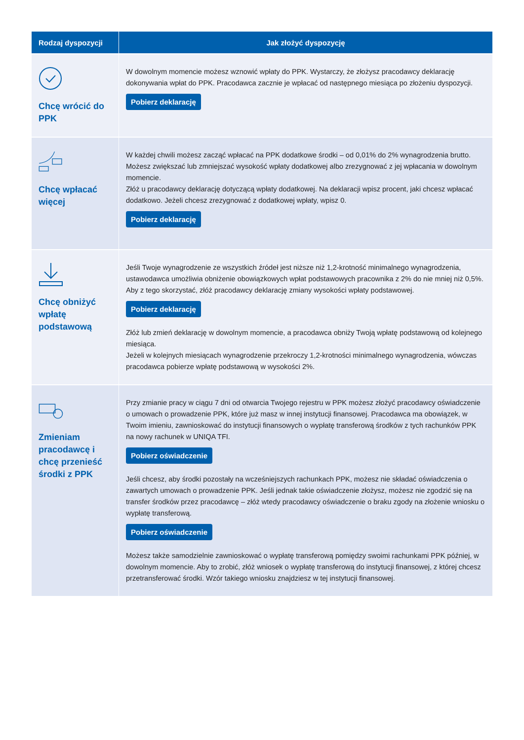| Rodzaj dyspozycji | Jak złożyć dyspozycję |
| --- | --- |
| Chcę wrócić do PPK | W dowolnym momencie możesz wznowić wpłaty do PPK. Wystarczy, że złożysz pracodawcy deklarację dokonywania wpłat do PPK. Pracodawca zacznie je wpłacać od następnego miesiąca po złożeniu dyspozycji. Pobierz deklarację |
| Chcę wpłacać więcej | W każdej chwili możesz zacząć wpłacać na PPK dodatkowe środki – od 0,01% do 2% wynagrodzenia brutto. Możesz zwiększać lub zmniejszać wysokość wpłaty dodatkowej albo zrezygnować z jej wpłacania w dowolnym momencie. Złóż u pracodawcy deklarację dotyczącą wpłaty dodatkowej. Na deklaracji wpisz procent, jaki chcesz wpłacać dodatkowo. Jeżeli chcesz zrezygnować z dodatkowej wpłaty, wpisz 0. Pobierz deklarację |
| Chcę obniżyć wpłatę podstawową | Jeśli Twoje wynagrodzenie ze wszystkich źródeł jest niższe niż 1,2-krotność minimalnego wynagrodzenia, ustawodawca umożliwia obniżenie obowiązkowych wpłat podstawowych pracownika z 2% do nie mniej niż 0,5%. Aby z tego skorzystać, złóż pracodawcy deklarację zmiany wysokości wpłaty podstawowej. Pobierz deklarację Złóż lub zmień deklarację w dowolnym momencie, a pracodawca obniży Twoją wpłatę podstawową od kolejnego miesiąca. Jeżeli w kolejnych miesiącach wynagrodzenie przekroczy 1,2-krotności minimalnego wynagrodzenia, wówczas pracodawca pobierze wpłatę podstawową w wysokości 2%. |
| Zmieniam pracodawcę i chcę przenieść środki z PPK | Przy zmianie pracy w ciągu 7 dni od otwarcia Twojego rejestru w PPK możesz złożyć pracodawcy oświadczenie o umowach o prowadzenie PPK, które już masz w innej instytucji finansowej. Pracodawca ma obowiązek, w Twoim imieniu, zawnioskować do instytucji finansowych o wypłatę transferową środków z tych rachunków PPK na nowy rachunek w UNIQA TFI. Pobierz oświadczenie Jeśli chcesz, aby środki pozostały na wcześniejszych rachunkach PPK, możesz nie składać oświadczenia o zawartych umowach o prowadzenie PPK. Jeśli jednak takie oświadczenie złożysz, możesz nie zgodzić się na transfer środków przez pracodawcę – złóż wtedy pracodawcy oświadczenie o braku zgody na złożenie wniosku o wypłatę transferową. Pobierz oświadczenie Możesz także samodzielnie zawnioskować o wypłatę transferową pomiędzy swoimi rachunkami PPK później, w dowolnym momencie. Aby to zrobić, złóż wniosek o wypłatę transferową do instytucji finansowej, z której chcesz przetransferować środki. Wzór takiego wniosku znajdziesz w tej instytucji finansowej. |